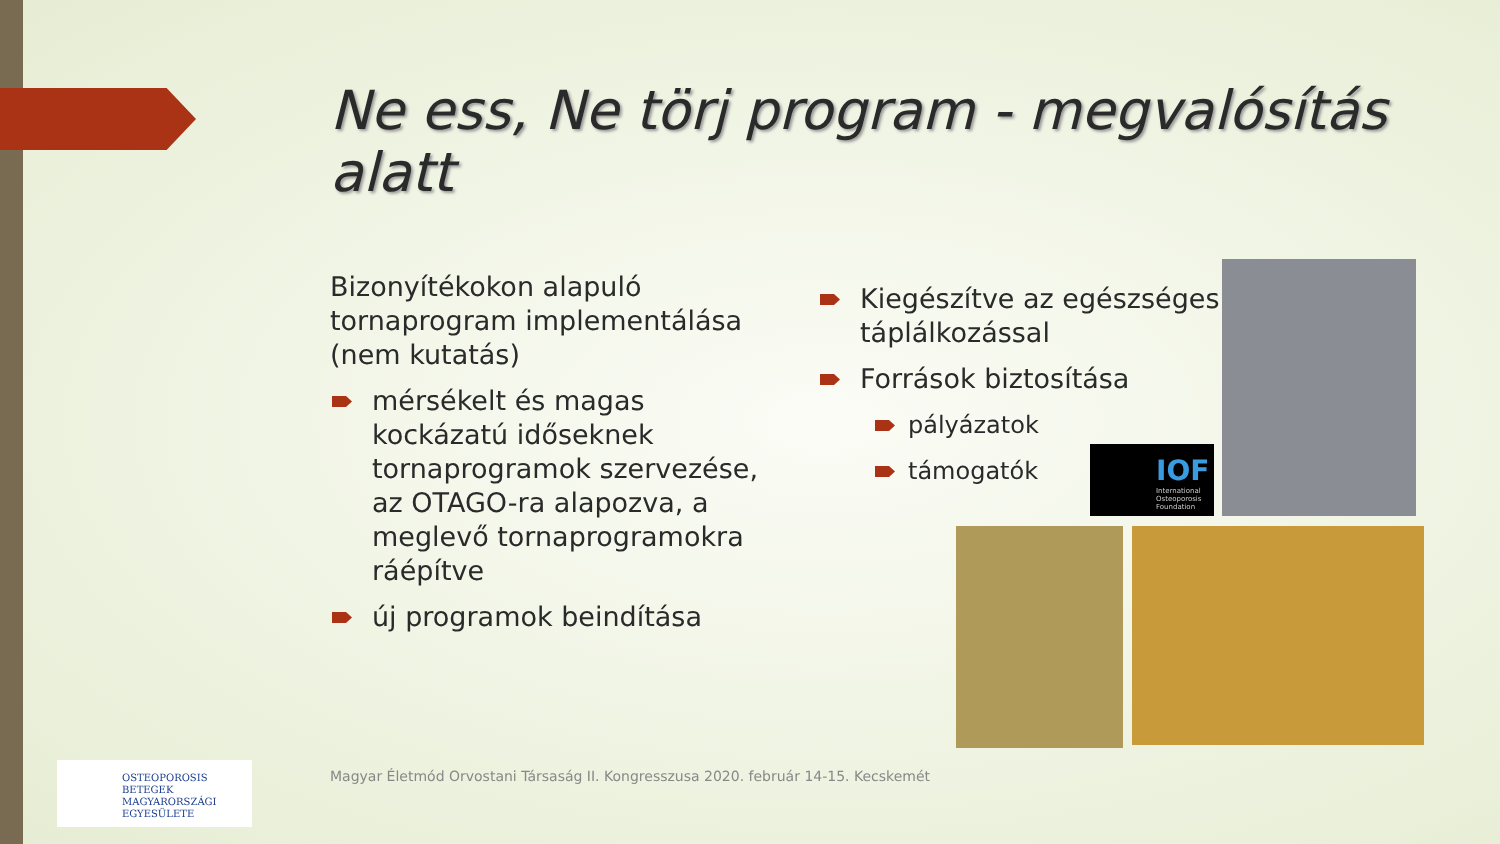Ne ess, Ne törj program - megvalósítás alatt
Bizonyítékokon alapuló tornaprogram implementálása (nem kutatás)
mérsékelt és magas kockázatú időseknek tornaprogramok szervezése, az OTAGO-ra alapozva, a meglevő tornaprogramokra ráépítve
új programok beindítása
Kiegészítve az egészséges táplálkozással
Források biztosítása
pályázatok
támogatók
IOF
International Osteoporosis Foundation
OSTEOPOROSIS BETEGEK
MAGYARORSZÁGI
EGYESÜLETE
Magyar Életmód Orvostani Társaság II. Kongresszusa 2020. február 14-15. Kecskemét